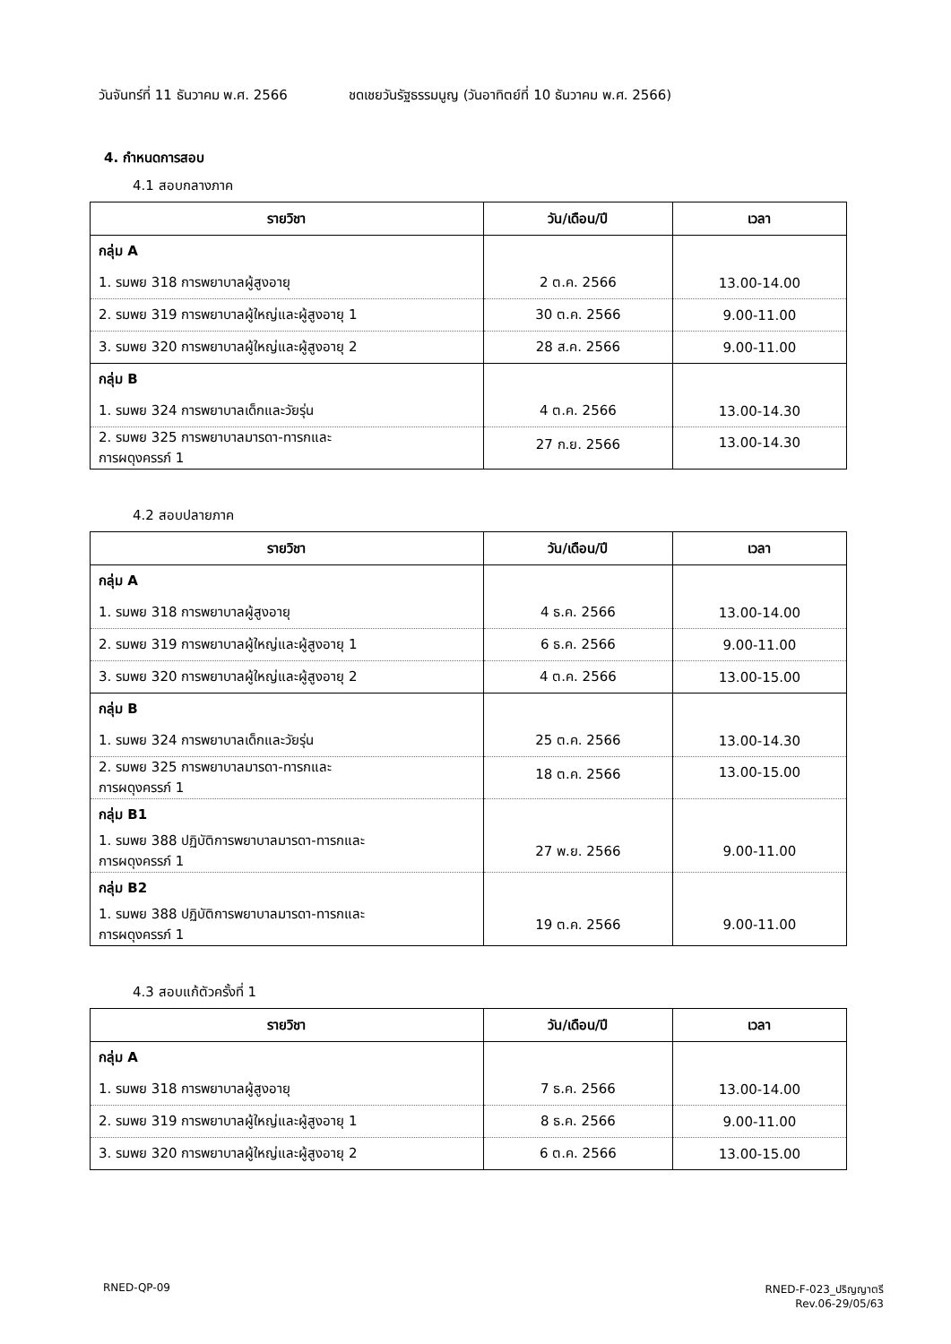วันจันทร์ที่ 11 ธันวาคม พ.ศ. 2566 ชดเชยวันรัฐธรรมนูญ (วันอาทิตย์ที่ 10 ธันวาคม พ.ศ. 2566)
4. กำหนดการสอบ
4.1 สอบกลางภาค
| รายวิชา | วัน/เดือน/ปี | เวลา |
| --- | --- | --- |
| กลุ่ม A | | |
| 1. รมพย 318 การพยาบาลผู้สูงอายุ | 2 ต.ค. 2566 | 13.00-14.00 |
| 2. รมพย 319 การพยาบาลผู้ใหญ่และผู้สูงอายุ 1 | 30 ต.ค. 2566 | 9.00-11.00 |
| 3. รมพย 320 การพยาบาลผู้ใหญ่และผู้สูงอายุ 2 | 28 ส.ค. 2566 | 9.00-11.00 |
| กลุ่ม B | | |
| 1. รมพย 324 การพยาบาลเด็กและวัยรุ่น | 4 ต.ค. 2566 | 13.00-14.30 |
| 2. รมพย 325 การพยาบาลมารดา-ทารกและ การผดุงครรภ์ 1 | 27 ก.ย. 2566 | 13.00-14.30 |
4.2 สอบปลายภาค
| รายวิชา | วัน/เดือน/ปี | เวลา |
| --- | --- | --- |
| กลุ่ม A | | |
| 1. รมพย 318 การพยาบาลผู้สูงอายุ | 4 ธ.ค. 2566 | 13.00-14.00 |
| 2. รมพย 319 การพยาบาลผู้ใหญ่และผู้สูงอายุ 1 | 6 ธ.ค. 2566 | 9.00-11.00 |
| 3. รมพย 320 การพยาบาลผู้ใหญ่และผู้สูงอายุ 2 | 4 ต.ค. 2566 | 13.00-15.00 |
| กลุ่ม B | | |
| 1. รมพย 324 การพยาบาลเด็กและวัยรุ่น | 25 ต.ค. 2566 | 13.00-14.30 |
| 2. รมพย 325 การพยาบาลมารดา-ทารกและ การผดุงครรภ์ 1 | 18 ต.ค. 2566 | 13.00-15.00 |
| กลุ่ม B1 | | |
| 1. รมพย 388 ปฏิบัติการพยาบาลมารดา-ทารกและ การผดุงครรภ์ 1 | 27 พ.ย. 2566 | 9.00-11.00 |
| กลุ่ม B2 | | |
| 1. รมพย 388 ปฏิบัติการพยาบาลมารดา-ทารกและ การผดุงครรภ์ 1 | 19 ต.ค. 2566 | 9.00-11.00 |
4.3 สอบแก้ตัวครั้งที่ 1
| รายวิชา | วัน/เดือน/ปี | เวลา |
| --- | --- | --- |
| กลุ่ม A | | |
| 1. รมพย 318 การพยาบาลผู้สูงอายุ | 7 ธ.ค. 2566 | 13.00-14.00 |
| 2. รมพย 319 การพยาบาลผู้ใหญ่และผู้สูงอายุ 1 | 8 ธ.ค. 2566 | 9.00-11.00 |
| 3. รมพย 320 การพยาบาลผู้ใหญ่และผู้สูงอายุ 2 | 6 ต.ค. 2566 | 13.00-15.00 |
RNED-QP-09 RNED-F-023_ปริญญาตรี
Rev.06-29/05/63